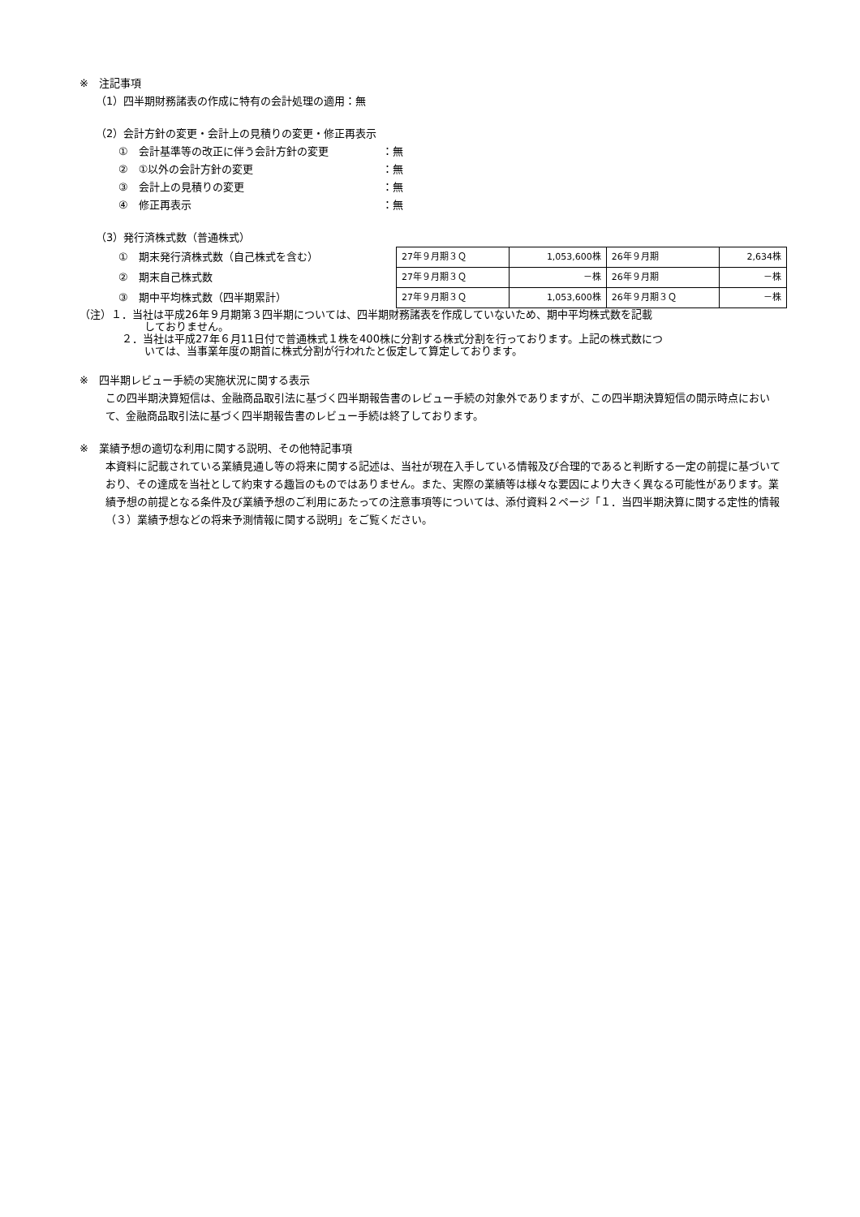※　注記事項
（1）四半期財務諸表の作成に特有の会計処理の適用：無
（2）会計方針の変更・会計上の見積りの変更・修正再表示
①　会計基準等の改正に伴う会計方針の変更 ：無
②　①以外の会計方針の変更 ：無
③　会計上の見積りの変更 ：無
④　修正再表示 ：無
（3）発行済株式数（普通株式）
①　期末発行済株式数（自己株式を含む）
②　期末自己株式数
③　期中平均株式数（四半期累計）
| 27年９月期３Ｑ | 1,053,600株 | 26年９月期 | 2,634株 |
| 27年９月期３Ｑ | －株 | 26年９月期 | －株 |
| 27年９月期３Ｑ | 1,053,600株 | 26年９月期３Ｑ | －株 |
（注）１．当社は平成26年９月期第３四半期については、四半期財務諸表を作成していないため、期中平均株式数を記載
しておりません。
２．当社は平成27年６月11日付で普通株式１株を400株に分割する株式分割を行っております。上記の株式数につ
いては、当事業年度の期首に株式分割が行われたと仮定して算定しております。
※　四半期レビュー手続の実施状況に関する表示
この四半期決算短信は、金融商品取引法に基づく四半期報告書のレビュー手続の対象外でありますが、この四半期決算短信の開示時点において、金融商品取引法に基づく四半期報告書のレビュー手続は終了しております。
※　業績予想の適切な利用に関する説明、その他特記事項
本資料に記載されている業績見通し等の将来に関する記述は、当社が現在入手している情報及び合理的であると判断する一定の前提に基づいており、その達成を当社として約束する趣旨のものではありません。また、実際の業績等は様々な要因により大きく異なる可能性があります。業績予想の前提となる条件及び業績予想のご利用にあたっての注意事項等については、添付資料２ページ「１．当四半期決算に関する定性的情報（３）業績予想などの将来予測情報に関する説明」をご覧ください。